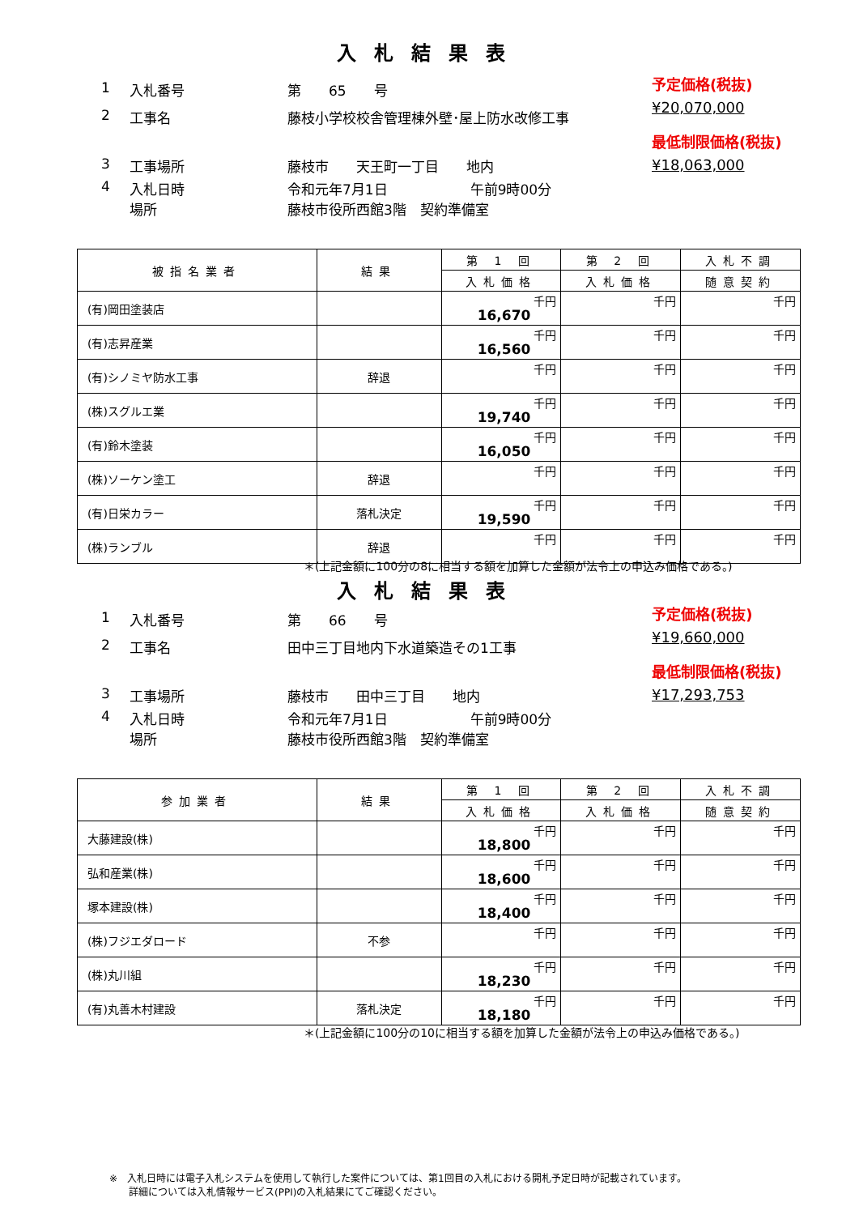入札結果表
1 入札番号 第　　65　　号
2 工事名 藤枝小学校校舎管理棟外壁･屋上防水改修工事
3 工事場所 藤枝市　　天王町一丁目　　地内
4 入札日時
場所 令和元年7月1日　　　　　　午前9時00分
藤枝市役所西館3階　契約準備室
予定価格(税抜)
¥20,070,000
最低制限価格(税抜)
¥18,063,000
| 被指名業者 | 結果 | 第 1 回 | 第 2 回 | 入札不調 |
| --- | --- | --- | --- | --- |
| | | 入札価格 | 入札価格 | 随意契約 |
| (有)岡田塗装店 | | 16,670 千円 | 千円 | 千円 |
| (有)志昇産業 | | 16,560 千円 | 千円 | 千円 |
| (有)シノミヤ防水工事 | 辞退 | 千円 | 千円 | 千円 |
| (株)スグルエ業 | | 19,740 千円 | 千円 | 千円 |
| (有)鈴木塗装 | | 16,050 千円 | 千円 | 千円 |
| (株)ソーケン塗工 | 辞退 | 千円 | 千円 | 千円 |
| (有)日栄カラー | 落札決定 | 19,590 千円 | 千円 | 千円 |
| (株)ランブル | 辞退 | 千円 | 千円 | 千円 |
＊(上記金額に100分の8に相当する額を加算した金額が法令上の申込み価格である。)
入札結果表
1 入札番号 第　　66　　号
2 工事名 田中三丁目地内下水道築造その1工事
3 工事場所 藤枝市　　田中三丁目　　地内
4 入札日時
場所 令和元年7月1日　　　　　　午前9時00分
藤枝市役所西館3階　契約準備室
予定価格(税抜)
¥19,660,000
最低制限価格(税抜)
¥17,293,753
| 参加業者 | 結果 | 第 1 回 | 第 2 回 | 入札不調 |
| --- | --- | --- | --- | --- |
| | | 入札価格 | 入札価格 | 随意契約 |
| 大藤建設(株) | | 18,800 千円 | 千円 | 千円 |
| 弘和産業(株) | | 18,600 千円 | 千円 | 千円 |
| 塚本建設(株) | | 18,400 千円 | 千円 | 千円 |
| (株)フジエダロード | 不参 | 千円 | 千円 | 千円 |
| (株)丸川組 | | 18,230 千円 | 千円 | 千円 |
| (有)丸善木村建設 | 落札決定 | 18,180 千円 | 千円 | 千円 |
＊(上記金額に100分の10に相当する額を加算した金額が法令上の申込み価格である。)
※　入札日時には電子入札システムを使用して執行した案件については、第1回目の入札における開札予定日時が記載されています。
　　詳細については入札情報サービス(PPI)の入札結果にてご確認ください。